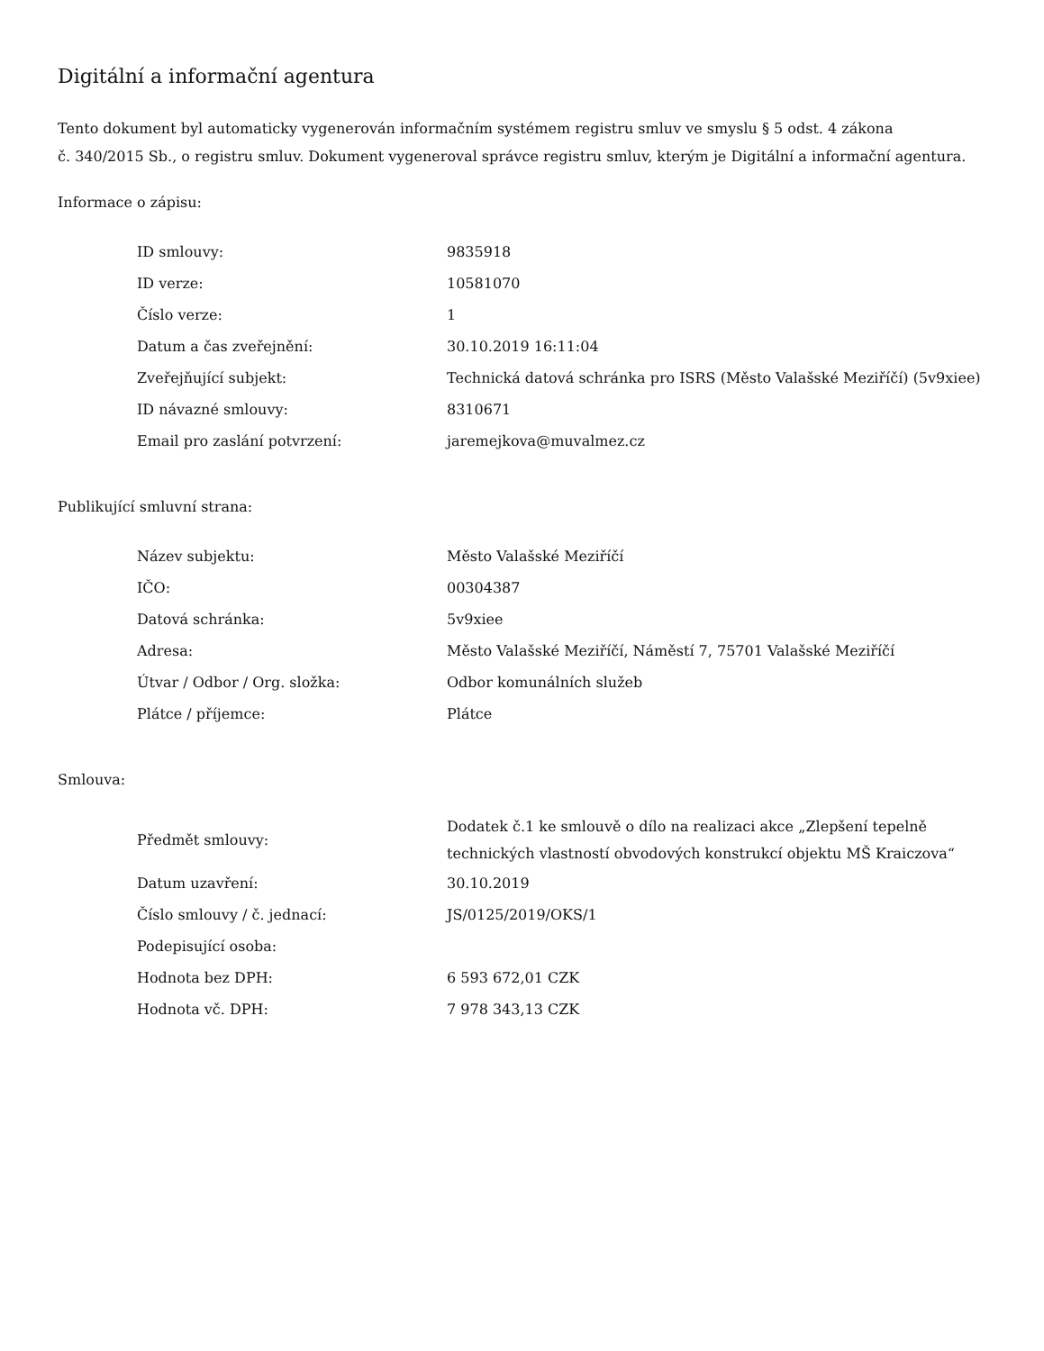Digitální a informační agentura
Tento dokument byl automaticky vygenerován informačním systémem registru smluv ve smyslu § 5 odst. 4 zákona
č. 340/2015 Sb., o registru smluv. Dokument vygeneroval správce registru smluv, kterým je Digitální a informační agentura.
Informace o zápisu:
| ID smlouvy: | 9835918 |
| ID verze: | 10581070 |
| Číslo verze: | 1 |
| Datum a čas zveřejnění: | 30.10.2019 16:11:04 |
| Zveřejňující subjekt: | Technická datová schránka pro ISRS (Město Valašské Meziříčí) (5v9xiee) |
| ID návazné smlouvy: | 8310671 |
| Email pro zaslání potvrzení: | jaremejkova@muvalmez.cz |
Publikující smluvní strana:
| Název subjektu: | Město Valašské Meziříčí |
| IČO: | 00304387 |
| Datová schránka: | 5v9xiee |
| Adresa: | Město Valašské Meziříčí, Náměstí 7, 75701 Valašské Meziříčí |
| Útvar / Odbor / Org. složka: | Odbor komunálních služeb |
| Plátce / příjemce: | Plátce |
Smlouva:
| Předmět smlouvy: | Dodatek č.1 ke smlouvě o dílo na realizaci akce „Zlepšení tepelně technických vlastností obvodových konstrukcí objektu MŠ Kraiczova“ |
| Datum uzavření: | 30.10.2019 |
| Číslo smlouvy / č. jednací: | JS/0125/2019/OKS/1 |
| Podepisující osoba: | |
| Hodnota bez DPH: | 6 593 672,01 CZK |
| Hodnota vč. DPH: | 7 978 343,13 CZK |